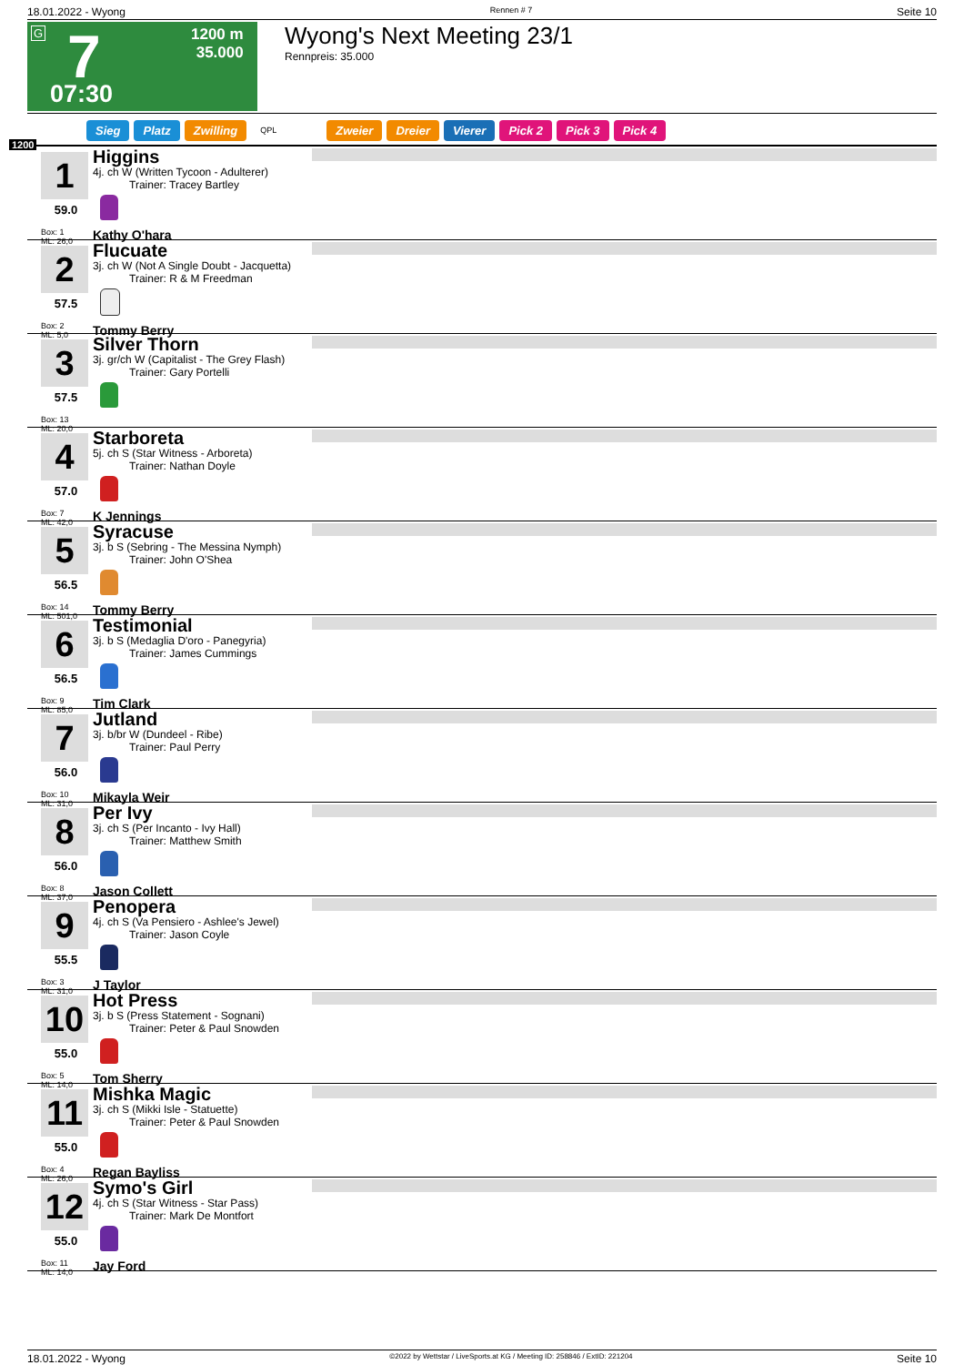18.01.2022 - Wyong Rennen # 7 Seite 10
G 7
1200 m
35.000
07:30
Wyong's Next Meeting 23/1
Rennpreis: 35.000
Sieg Platz Zwilling QPL Zweier Dreier Vierer Pick 2 Pick 3 Pick 4
1200
1
59.0
Box: 1
ML: 26,0
Higgins
4j. ch W (Written Tycoon - Adulterer)
Trainer: Tracey Bartley
Kathy O'hara
2
57.5
Box: 2
ML: 5,0
Flucuate
3j. ch W (Not A Single Doubt - Jacquetta)
Trainer: R & M Freedman
Tommy Berry
3
57.5
Box: 13
ML: 20,0
Silver Thorn
3j. gr/ch W (Capitalist - The Grey Flash)
Trainer: Gary Portelli
4
57.0
Box: 7
ML: 42,0
Starboreta
5j. ch S (Star Witness - Arboreta)
Trainer: Nathan Doyle
K Jennings
5
56.5
Box: 14
ML: 501,0
Syracuse
3j. b S (Sebring - The Messina Nymph)
Trainer: John O'Shea
Tommy Berry
6
56.5
Box: 9
ML: 85,0
Testimonial
3j. b S (Medaglia D'oro - Panegyria)
Trainer: James Cummings
Tim Clark
7
56.0
Box: 10
ML: 31,0
Jutland
3j. b/br W (Dundeel - Ribe)
Trainer: Paul Perry
Mikayla Weir
8
56.0
Box: 8
ML: 37,0
Per Ivy
3j. ch S (Per Incanto - Ivy Hall)
Trainer: Matthew Smith
Jason Collett
9
55.5
Box: 3
ML: 31,0
Penopera
4j. ch S (Va Pensiero - Ashlee's Jewel)
Trainer: Jason Coyle
J Taylor
10
55.0
Box: 5
ML: 14,0
Hot Press
3j. b S (Press Statement - Sognani)
Trainer: Peter & Paul Snowden
Tom Sherry
11
55.0
Box: 4
ML: 26,0
Mishka Magic
3j. ch S (Mikki Isle - Statuette)
Trainer: Peter & Paul Snowden
Regan Bayliss
12
55.0
Box: 11
ML: 14,0
Symo's Girl
4j. ch S (Star Witness - Star Pass)
Trainer: Mark De Montfort
Jay Ford
18.01.2022 - Wyong ©2022 by Wettstar / LiveSports.at KG / Meeting ID: 258846 / ExtID: 221204 Seite 10